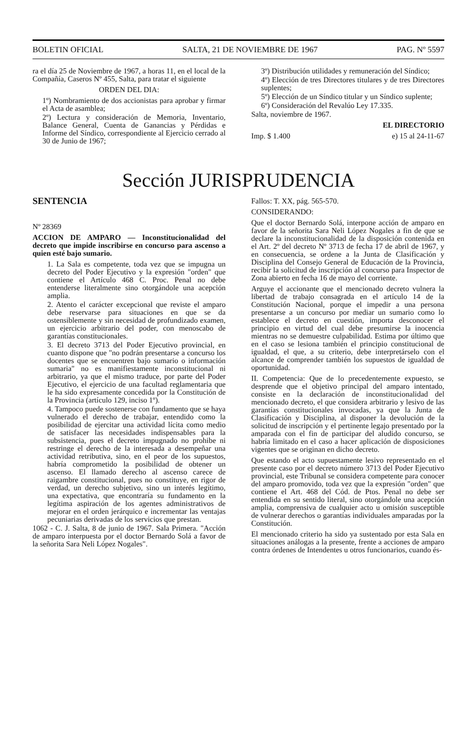BOLETIN OFICIAL SALTA, 21 DE NOVIEMBRE DE 1967 PAG. Nº 5597
ra el día 25 de Noviembre de 1967, a horas 11, en el local de la Compañía, Caseros Nº 455, Salta, para tratar el siguiente
ORDEN DEL DIA:
1º) Nombramiento de dos accionistas para aprobar y firmar el Acta de asamblea;
2º) Lectura y consideración de Memoria, Inventario, Balance General, Cuenta de Ganancias y Pérdidas e Informe del Síndico, correspondiente al Ejercicio cerrado al 30 de Junio de 1967;
3º) Distribución utilidades y remuneración del Síndico;
4º) Elección de tres Directores titulares y de tres Directores suplentes;
5º) Elección de un Síndico titular y un Síndico suplente;
6º) Consideración del Revalúo Ley 17.335.
Salta, noviembre de 1967.
EL DIRECTORIO
Imp. $ 1.400 e) 15 al 24-11-67
Sección JURISPRUDENCIA
SENTENCIA
Nº 28369
ACCION DE AMPARO — Inconstitucionalidad del decreto que impide inscribirse en concurso para ascenso a quien esté bajo sumario.
1. La Sala es competente, toda vez que se impugna un decreto del Poder Ejecutivo y la expresión "orden" que contiene el Artículo 468 C. Proc. Penal no debe entenderse literalmente sino otorgándole una acepción amplia.
2. Atento el carácter excepcional que reviste el amparo debe reservarse para situaciones en que se da ostensiblemente y sin necesidad de profundizado examen, un ejercicio arbitrario del poder, con menoscabo de garantías constitucionales.
3. El decreto 3713 del Poder Ejecutivo provincial, en cuanto dispone que "no podrán presentarse a concurso los docentes que se encuentren bajo sumario o información sumaria" no es manifiestamente inconstitucional ni arbitrario, ya que el mismo traduce, por parte del Poder Ejecutivo, el ejercicio de una facultad reglamentaria que le ha sido expresamente concedida por la Constitución de la Provincia (artículo 129, inciso 1º).
4. Tampoco puede sostenerse con fundamento que se haya vulnerado el derecho de trabajar, entendido como la posibilidad de ejercitar una actividad lícita como medio de satisfacer las necesidades indispensables para la subsistencia, pues el decreto impugnado no prohibe ni restringe el derecho de la interesada a desempeñar una actividad retributiva, sino, en el peor de los supuestos, habría comprometido la posibilidad de obtener un ascenso. El llamado derecho al ascenso carece de raigambre constitucional, pues no constituye, en rigor de verdad, un derecho subjetivo, sino un interés legítimo, una expectativa, que encontraría su fundamento en la legítima aspiración de los agentes administrativos de mejorar en el orden jerárquico e incrementar las ventajas pecuniarias derivadas de los servicios que prestan.
1062 - C. J. Salta, 8 de junio de 1967. Sala Primera. "Acción de amparo interpuesta por el doctor Bernardo Solá a favor de la señorita Sara Neli López Nogales".
Fallos: T. XX, pág. 565-570.
CONSIDERANDO:
Que el doctor Bernardo Solá, interpone acción de amparo en favor de la señorita Sara Neli López Nogales a fin de que se declare la inconstitucionalidad de la disposición contenida en el Art. 2º del decreto Nº 3713 de fecha 17 de abril de 1967, y en consecuencia, se ordene a la Junta de Clasificación y Disciplina del Consejo General de Educación de la Provincia, recibir la solicitud de inscripción al concurso para Inspector de Zona abierto en fecha 16 de mayo del corriente.
Arguye el accionante que el mencionado decreto vulnera la libertad de trabajo consagrada en el artículo 14 de la Constitución Nacional, porque el impedir a una persona presentarse a un concurso por mediar un sumario como lo establece el decreto en cuestión, importa desconocer el principio en virtud del cual debe presumirse la inocencia mientras no se demuestre culpabilidad. Estima por último que en el caso se lesiona también el principio constitucional de igualdad, el que, a su criterio, debe interpretárselo con el alcance de comprender también los supuestos de igualdad de oportunidad.
II. Competencia: Que de lo precedentemente expuesto, se desprende que el objetivo principal del amparo intentado, consiste en la declaración de inconstitucionalidad del mencionado decreto, el que considera arbitrario y lesivo de las garantías constitucionales invocadas, ya que la Junta de Clasificación y Disciplina, al disponer la devolución de la solicitud de inscripción y el pertinente legajo presentado por la amparada con el fin de participar del aludido concurso, se habría limitado en el caso a hacer aplicación de disposiciones vigentes que se originan en dicho decreto.
Que estando el acto supuestamente lesivo representado en el presente caso por el decreto número 3713 del Poder Ejecutivo provincial, este Tribunal se considera competente para conocer del amparo promovido, toda vez que la expresión "orden" que contiene el Art. 468 del Cód. de Ptos. Penal no debe ser entendida en su sentido literal, sino otorgándole una acepción amplia, comprensiva de cualquier acto u omisión susceptible de vulnerar derechos o garantías individuales amparadas por la Constitución.
El mencionado criterio ha sido ya sustentado por esta Sala en situaciones análogas a la presente, frente a acciones de amparo contra órdenes de Intendentes u otros funcionarios, cuando és-